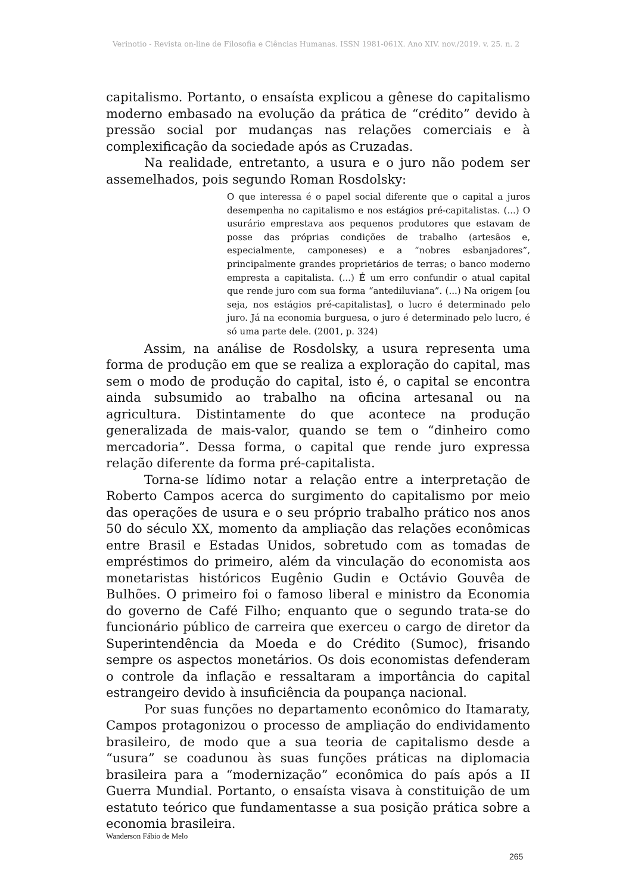Verinotio - Revista on-line de Filosofia e Ciências Humanas. ISSN 1981-061X. Ano XIV. nov./2019. v. 25. n. 2
capitalismo. Portanto, o ensaísta explicou a gênese do capitalismo moderno embasado na evolução da prática de “crédito” devido à pressão social por mudanças nas relações comerciais e à complexificação da sociedade após as Cruzadas.
Na realidade, entretanto, a usura e o juro não podem ser assemelhados, pois segundo Roman Rosdolsky:
O que interessa é o papel social diferente que o capital a juros desempenha no capitalismo e nos estágios pré-capitalistas. (...) O usurário emprestava aos pequenos produtores que estavam de posse das próprias condições de trabalho (artesãos e, especialmente, camponeses) e a “nobres esbanjadores”, principalmente grandes proprietários de terras; o banco moderno empresta a capitalista. (...) É um erro confundir o atual capital que rende juro com sua forma “antediluviana”. (...) Na origem [ou seja, nos estágios pré-capitalistas], o lucro é determinado pelo juro. Já na economia burguesa, o juro é determinado pelo lucro, é só uma parte dele. (2001, p. 324)
Assim, na análise de Rosdolsky, a usura representa uma forma de produção em que se realiza a exploração do capital, mas sem o modo de produção do capital, isto é, o capital se encontra ainda subsumido ao trabalho na oficina artesanal ou na agricultura. Distintamente do que acontece na produção generalizada de mais-valor, quando se tem o “dinheiro como mercadoria”. Dessa forma, o capital que rende juro expressa relação diferente da forma pré-capitalista.
Torna-se lídimo notar a relação entre a interpretação de Roberto Campos acerca do surgimento do capitalismo por meio das operações de usura e o seu próprio trabalho prático nos anos 50 do século XX, momento da ampliação das relações econômicas entre Brasil e Estadas Unidos, sobretudo com as tomadas de empréstimos do primeiro, além da vinculação do economista aos monetaristas históricos Eugênio Gudin e Octávio Gouvêa de Bulhões. O primeiro foi o famoso liberal e ministro da Economia do governo de Café Filho; enquanto que o segundo trata-se do funcionário público de carreira que exerceu o cargo de diretor da Superintendência da Moeda e do Crédito (Sumoc), frisando sempre os aspectos monetários. Os dois economistas defenderam o controle da inflação e ressaltaram a importância do capital estrangeiro devido à insuficiência da poupança nacional.
Por suas funções no departamento econômico do Itamaraty, Campos protagonizou o processo de ampliação do endividamento brasileiro, de modo que a sua teoria de capitalismo desde a “usura” se coadunou às suas funções práticas na diplomacia brasileira para a “modernização” econômica do país após a II Guerra Mundial. Portanto, o ensaísta visava à constituição de um estatuto teórico que fundamentasse a sua posição prática sobre a economia brasileira.
Wanderson Fábio de Melo
265